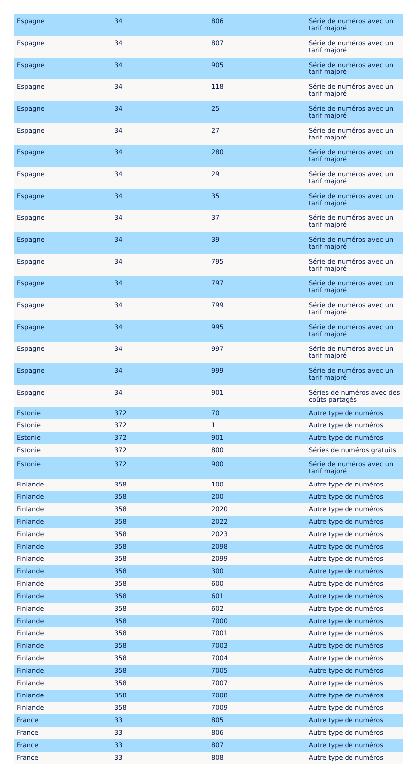| Espagne | 34 | 806 | Série de numéros avec un tarif majoré |
| Espagne | 34 | 807 | Série de numéros avec un tarif majoré |
| Espagne | 34 | 905 | Série de numéros avec un tarif majoré |
| Espagne | 34 | 118 | Série de numéros avec un tarif majoré |
| Espagne | 34 | 25 | Série de numéros avec un tarif majoré |
| Espagne | 34 | 27 | Série de numéros avec un tarif majoré |
| Espagne | 34 | 280 | Série de numéros avec un tarif majoré |
| Espagne | 34 | 29 | Série de numéros avec un tarif majoré |
| Espagne | 34 | 35 | Série de numéros avec un tarif majoré |
| Espagne | 34 | 37 | Série de numéros avec un tarif majoré |
| Espagne | 34 | 39 | Série de numéros avec un tarif majoré |
| Espagne | 34 | 795 | Série de numéros avec un tarif majoré |
| Espagne | 34 | 797 | Série de numéros avec un tarif majoré |
| Espagne | 34 | 799 | Série de numéros avec un tarif majoré |
| Espagne | 34 | 995 | Série de numéros avec un tarif majoré |
| Espagne | 34 | 997 | Série de numéros avec un tarif majoré |
| Espagne | 34 | 999 | Série de numéros avec un tarif majoré |
| Espagne | 34 | 901 | Séries de numéros avec des coûts partagés |
| Estonie | 372 | 70 | Autre type de numéros |
| Estonie | 372 | 1 | Autre type de numéros |
| Estonie | 372 | 901 | Autre type de numéros |
| Estonie | 372 | 800 | Séries de numéros gratuits |
| Estonie | 372 | 900 | Série de numéros avec un tarif majoré |
| Finlande | 358 | 100 | Autre type de numéros |
| Finlande | 358 | 200 | Autre type de numéros |
| Finlande | 358 | 2020 | Autre type de numéros |
| Finlande | 358 | 2022 | Autre type de numéros |
| Finlande | 358 | 2023 | Autre type de numéros |
| Finlande | 358 | 2098 | Autre type de numéros |
| Finlande | 358 | 2099 | Autre type de numéros |
| Finlande | 358 | 300 | Autre type de numéros |
| Finlande | 358 | 600 | Autre type de numéros |
| Finlande | 358 | 601 | Autre type de numéros |
| Finlande | 358 | 602 | Autre type de numéros |
| Finlande | 358 | 7000 | Autre type de numéros |
| Finlande | 358 | 7001 | Autre type de numéros |
| Finlande | 358 | 7003 | Autre type de numéros |
| Finlande | 358 | 7004 | Autre type de numéros |
| Finlande | 358 | 7005 | Autre type de numéros |
| Finlande | 358 | 7007 | Autre type de numéros |
| Finlande | 358 | 7008 | Autre type de numéros |
| Finlande | 358 | 7009 | Autre type de numéros |
| France | 33 | 805 | Autre type de numéros |
| France | 33 | 806 | Autre type de numéros |
| France | 33 | 807 | Autre type de numéros |
| France | 33 | 808 | Autre type de numéros |